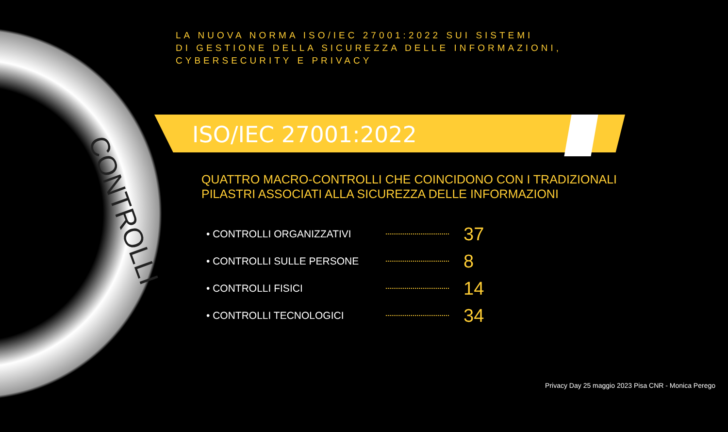CONTROLLI
LA NUOVA NORMA ISO/IEC 27001:2022 SUI SISTEMI
DI GESTIONE DELLA SICUREZZA DELLE INFORMAZIONI, CYBERSECURITY E PRIVACY
ISO/IEC 27001:2022
QUATTRO MACRO-CONTROLLI CHE COINCIDONO CON I TRADIZIONALI PILASTRI ASSOCIATI ALLA SICUREZZA DELLE INFORMAZIONI
• CONTROLLI ORGANIZZATIVI 37
• CONTROLLI SULLE PERSONE 8
• CONTROLLI FISICI 14
• CONTROLLI TECNOLOGICI 34
Privacy Day 25 maggio 2023 Pisa CNR - Monica Perego